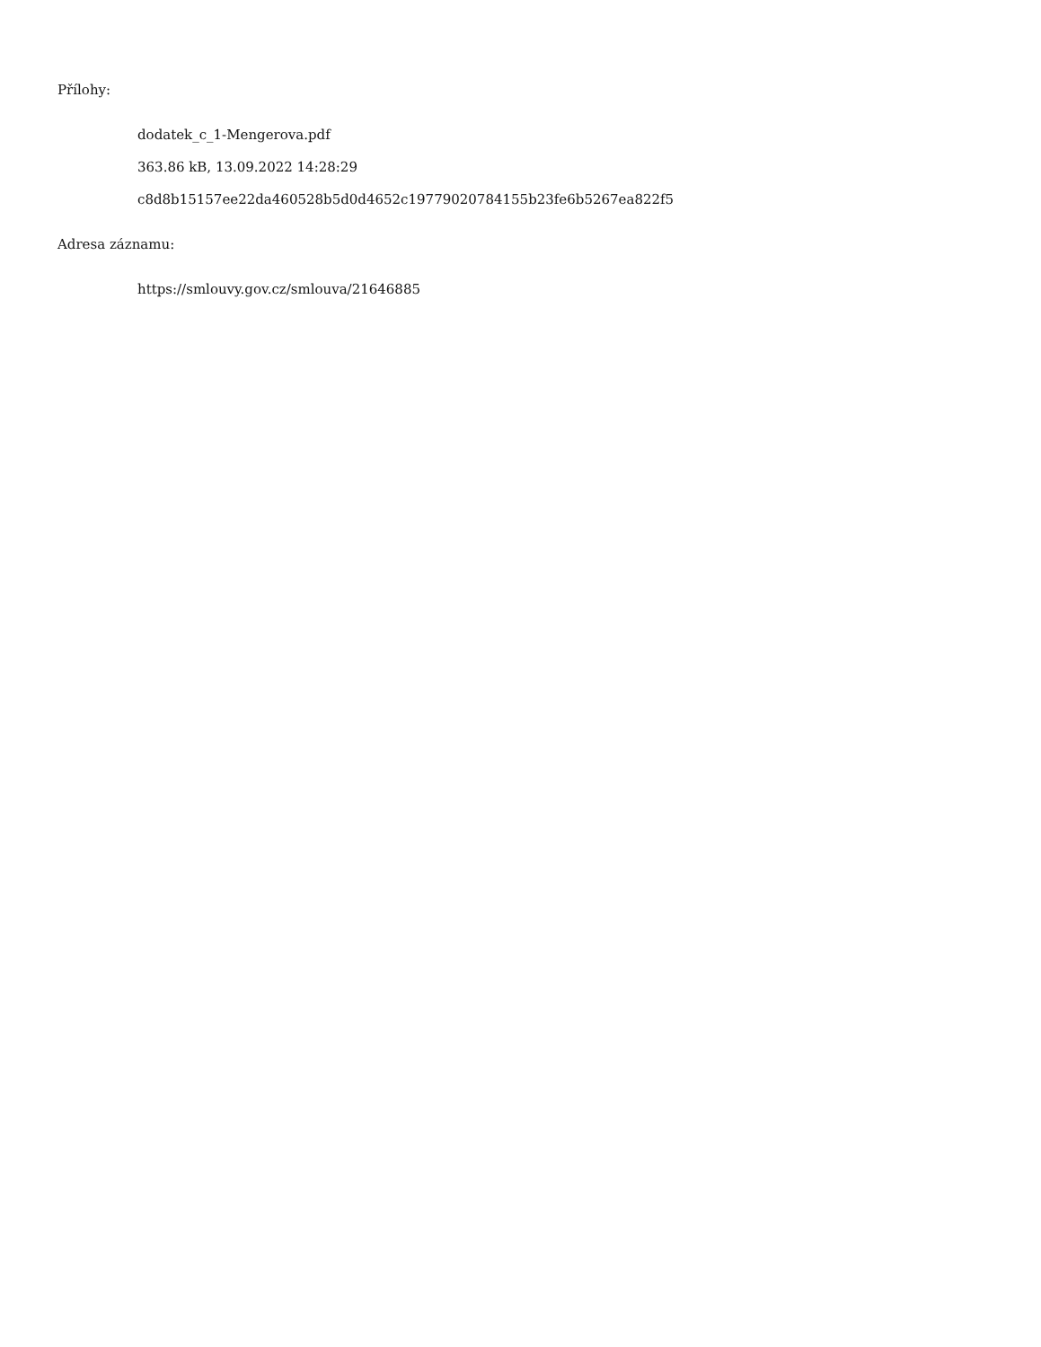Přílohy:
dodatek_c_1-Mengerova.pdf
363.86 kB, 13.09.2022 14:28:29
c8d8b15157ee22da460528b5d0d4652c19779020784155b23fe6b5267ea822f5
Adresa záznamu:
https://smlouvy.gov.cz/smlouva/21646885